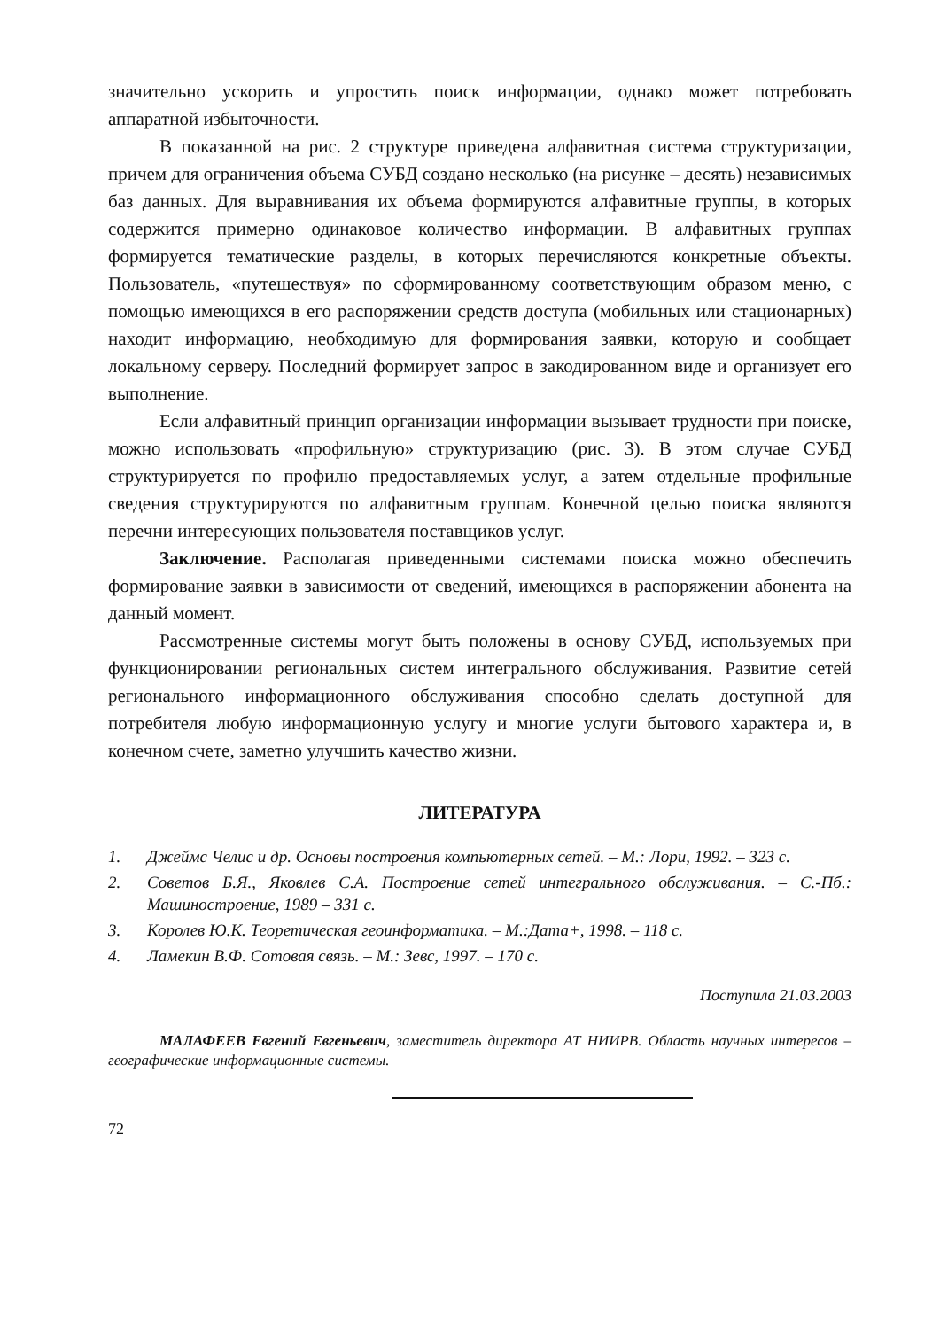значительно ускорить и упростить поиск информации, однако может потребовать аппаратной избыточности.
В показанной на рис. 2 структуре приведена алфавитная система структуризации, причем для ограничения объема СУБД создано несколько (на рисунке – десять) независимых баз данных. Для выравнивания их объема формируются алфавитные группы, в которых содержится примерно одинаковое количество информации. В алфавитных группах формируется тематические разделы, в которых перечисляются конкретные объекты. Пользователь, «путешествуя» по сформированному соответствующим образом меню, с помощью имеющихся в его распоряжении средств доступа (мобильных или стационарных) находит информацию, необходимую для формирования заявки, которую и сообщает локальному серверу. Последний формирует запрос в закодированном виде и организует его выполнение.
Если алфавитный принцип организации информации вызывает трудности при поиске, можно использовать «профильную» структуризацию (рис. 3). В этом случае СУБД структурируется по профилю предоставляемых услуг, а затем отдельные профильные сведения структурируются по алфавитным группам. Конечной целью поиска являются перечни интересующих пользователя поставщиков услуг.
Заключение. Располагая приведенными системами поиска можно обеспечить формирование заявки в зависимости от сведений, имеющихся в распоряжении абонента на данный момент.
Рассмотренные системы могут быть положены в основу СУБД, используемых при функционировании региональных систем интегрального обслуживания. Развитие сетей регионального информационного обслуживания способно сделать доступной для потребителя любую информационную услугу и многие услуги бытового характера и, в конечном счете, заметно улучшить качество жизни.
ЛИТЕРАТУРА
1. Джеймс Челис и др. Основы построения компьютерных сетей. – М.: Лори, 1992. – 323 с.
2. Советов Б.Я., Яковлев С.А. Построение сетей интегрального обслуживания. – С.-Пб.: Машиностроение, 1989 – 331 с.
3. Королев Ю.К. Теоретическая геоинформатика. – М.:Дата+, 1998. – 118 с.
4. Ламекин В.Ф. Сотовая связь. – М.: Зевс, 1997. – 170 с.
Поступила 21.03.2003
МАЛАФЕЕВ Евгений Евгеньевич, заместитель директора АТ НИИРВ. Область научных интересов – географические информационные системы.
72